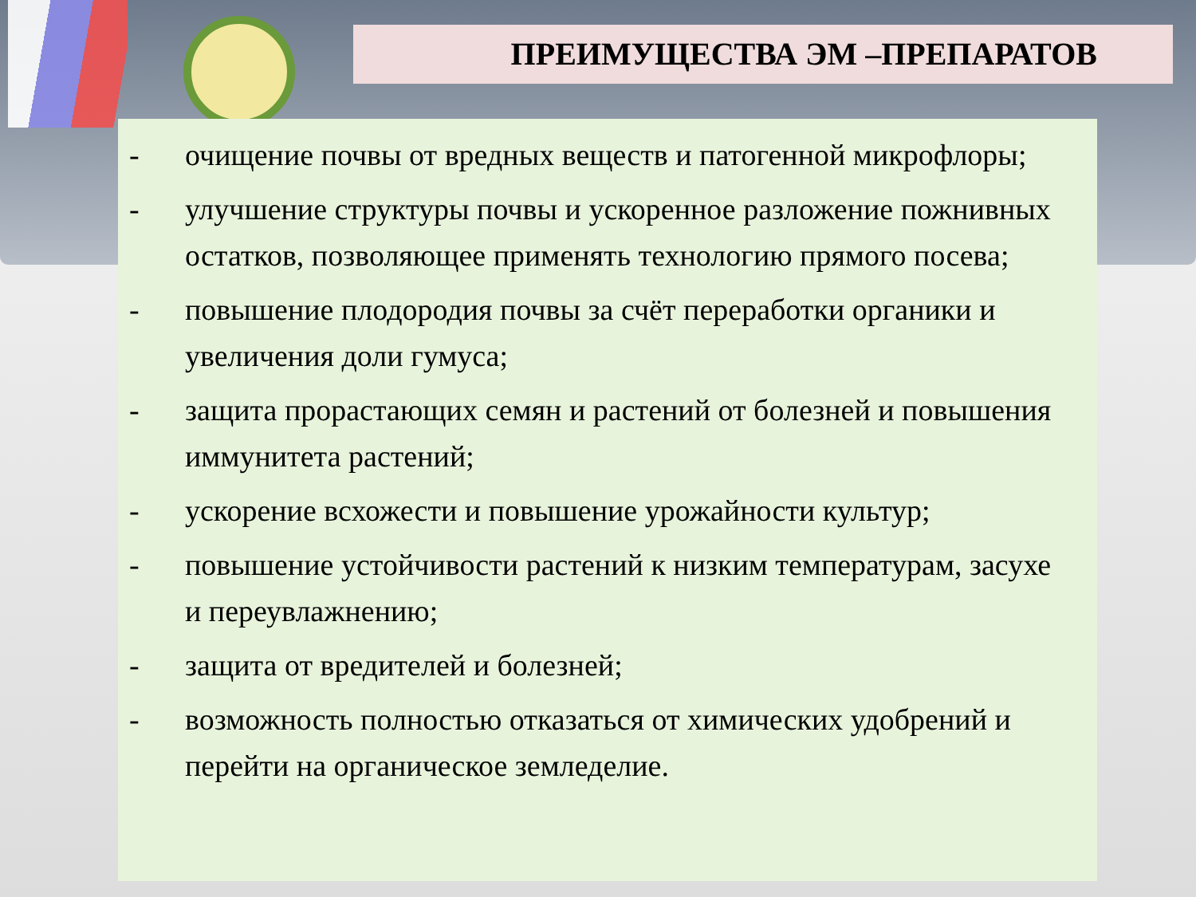ПРЕИМУЩЕСТВА ЭМ –ПРЕПАРАТОВ
- очищение почвы от вредных веществ и патогенной микрофлоры;
- улучшение структуры почвы и ускоренное разложение пожнивных остатков, позволяющее применять технологию прямого посева;
- повышение плодородия почвы за счёт переработки органики и увеличения доли гумуса;
- защита прорастающих семян и растений от болезней и повышения иммунитета растений;
- ускорение всхожести и повышение урожайности культур;
- повышение устойчивости растений к низким температурам, засухе и переувлажнению;
- защита от вредителей и болезней;
- возможность полностью отказаться от химических удобрений и перейти на органическое земледелие.